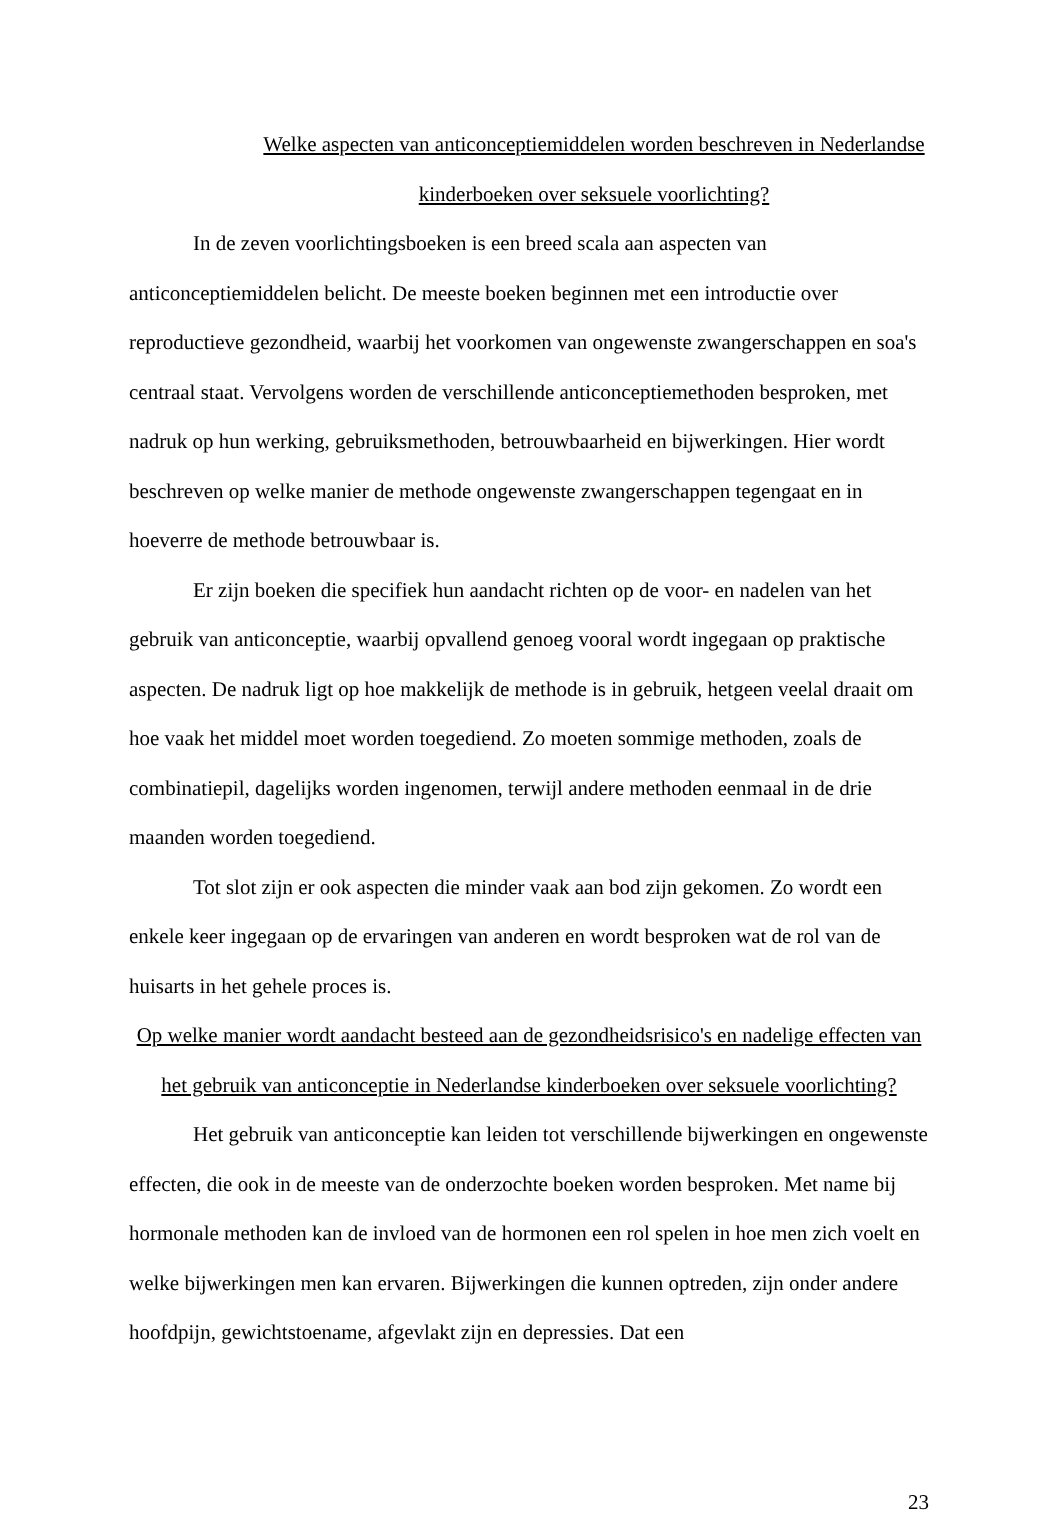Welke aspecten van anticonceptiemiddelen worden beschreven in Nederlandse kinderboeken over seksuele voorlichting?
In de zeven voorlichtingsboeken is een breed scala aan aspecten van anticonceptiemiddelen belicht. De meeste boeken beginnen met een introductie over reproductieve gezondheid, waarbij het voorkomen van ongewenste zwangerschappen en soa's centraal staat. Vervolgens worden de verschillende anticonceptiemethoden besproken, met nadruk op hun werking, gebruiksmethoden, betrouwbaarheid en bijwerkingen. Hier wordt beschreven op welke manier de methode ongewenste zwangerschappen tegengaat en in hoeverre de methode betrouwbaar is.
Er zijn boeken die specifiek hun aandacht richten op de voor- en nadelen van het gebruik van anticonceptie, waarbij opvallend genoeg vooral wordt ingegaan op praktische aspecten. De nadruk ligt op hoe makkelijk de methode is in gebruik, hetgeen veelal draait om hoe vaak het middel moet worden toegediend. Zo moeten sommige methoden, zoals de combinatiepil, dagelijks worden ingenomen, terwijl andere methoden eenmaal in de drie maanden worden toegediend.
Tot slot zijn er ook aspecten die minder vaak aan bod zijn gekomen. Zo wordt een enkele keer ingegaan op de ervaringen van anderen en wordt besproken wat de rol van de huisarts in het gehele proces is.
Op welke manier wordt aandacht besteed aan de gezondheidsrisico's en nadelige effecten van het gebruik van anticonceptie in Nederlandse kinderboeken over seksuele voorlichting?
Het gebruik van anticonceptie kan leiden tot verschillende bijwerkingen en ongewenste effecten, die ook in de meeste van de onderzochte boeken worden besproken. Met name bij hormonale methoden kan de invloed van de hormonen een rol spelen in hoe men zich voelt en welke bijwerkingen men kan ervaren. Bijwerkingen die kunnen optreden, zijn onder andere hoofdpijn, gewichtstoename, afgevlakt zijn en depressies. Dat een
23